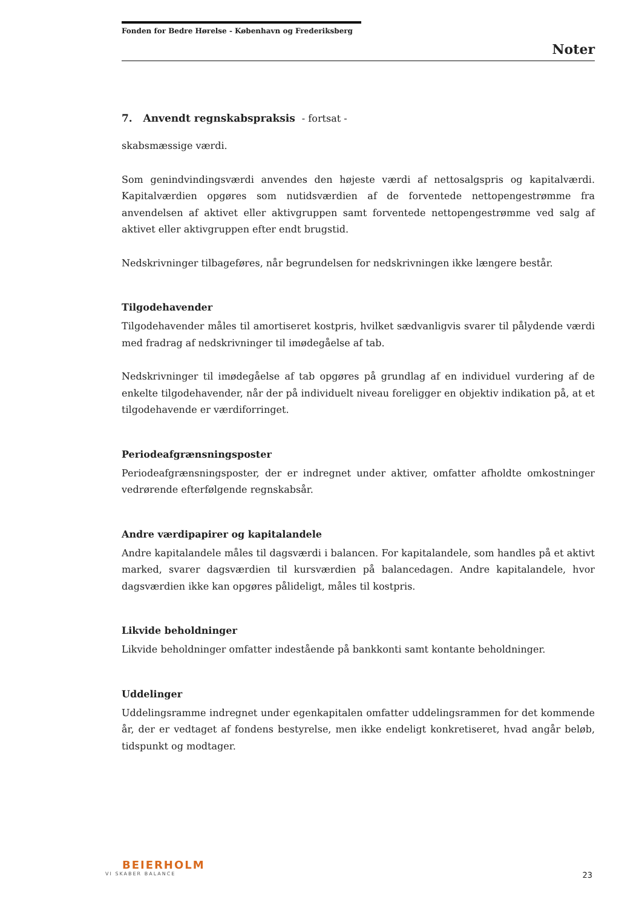Fonden for Bedre Hørelse - København og Frederiksberg
Noter
7. Anvendt regnskabspraksis - fortsat -
skabsmæssige værdi.
Som genindvindingsværdi anvendes den højeste værdi af nettosalgspris og kapitalværdi. Kapitalværdien opgøres som nutidsværdien af de forventede nettopengestrømme fra anvendelsen af aktivet eller aktivgruppen samt forventede nettopengestrømme ved salg af aktivet eller aktivgruppen efter endt brugstid.
Nedskrivninger tilbageføres, når begrundelsen for nedskrivningen ikke længere består.
Tilgodehavender
Tilgodehavender måles til amortiseret kostpris, hvilket sædvanligvis svarer til pålydende værdi med fradrag af nedskrivninger til imødegåelse af tab.
Nedskrivninger til imødegåelse af tab opgøres på grundlag af en individuel vurdering af de enkelte tilgodehavender, når der på individuelt niveau foreligger en objektiv indikation på, at et tilgodehavende er værdiforringet.
Periodeafgrænsningsposter
Periodeafgrænsningsposter, der er indregnet under aktiver, omfatter afholdte omkostninger vedrørende efterfølgende regnskabsår.
Andre værdipapirer og kapitalandele
Andre kapitalandele måles til dagsværdi i balancen. For kapitalandele, som handles på et aktivt marked, svarer dagsværdien til kursværdien på balancedagen. Andre kapitalandele, hvor dagsværdien ikke kan opgøres pålideligt, måles til kostpris.
Likvide beholdninger
Likvide beholdninger omfatter indestående på bankkonti samt kontante beholdninger.
Uddelinger
Uddelingsramme indregnet under egenkapitalen omfatter uddelingsrammen for det kommende år, der er vedtaget af fondens bestyrelse, men ikke endeligt konkretiseret, hvad angår beløb, tidspunkt og modtager.
BEIERHOLM
VI SKABER BALANCE
23